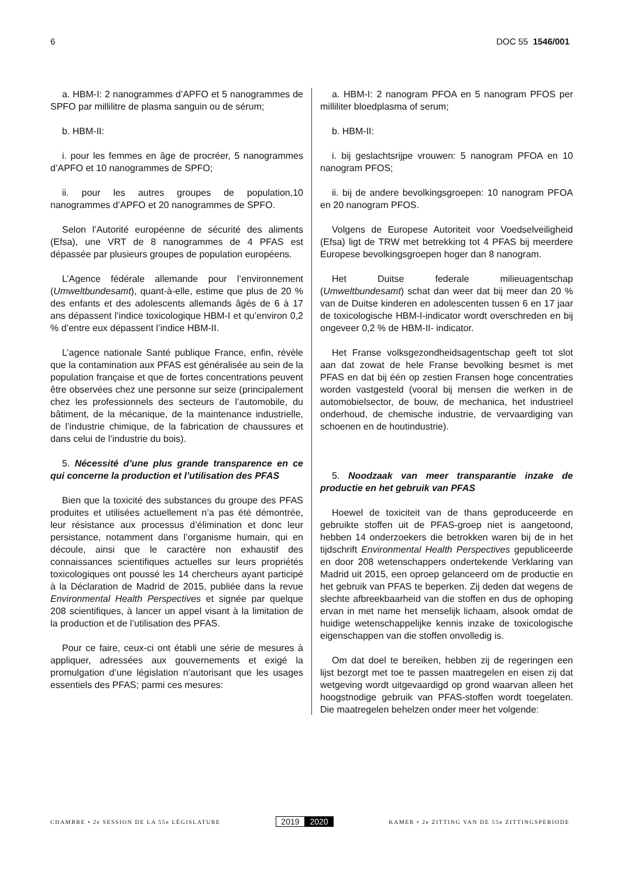6 DOC 55 1546/001
a. HBM-I: 2 nanogrammes d’APFO et 5 nanogrammes de SPFO par millilitre de plasma sanguin ou de sérum;
b. HBM-II:
i. pour les femmes en âge de procréer, 5 nanogrammes d’APFO et 10 nanogrammes de SPFO;
ii. pour les autres groupes de population,10 nanogrammes d’APFO et 20 nanogrammes de SPFO.
Selon l’Autorité européenne de sécurité des aliments (Efsa), une VRT de 8 nanogrammes de 4 PFAS est dépassée par plusieurs groupes de population européens.
L’Agence fédérale allemande pour l’environnement (Umweltbundesamt), quant-à-elle, estime que plus de 20 % des enfants et des adolescents allemands âgés de 6 à 17 ans dépassent l’indice toxicologique HBM-I et qu’environ 0,2 % d’entre eux dépassent l’indice HBM-II.
L’agence nationale Santé publique France, enfin, révèle que la contamination aux PFAS est généralisée au sein de la population française et que de fortes concentrations peuvent être observées chez une personne sur seize (principalement chez les professionnels des secteurs de l’automobile, du bâtiment, de la mécanique, de la maintenance industrielle, de l’industrie chimique, de la fabrication de chaussures et dans celui de l’industrie du bois).
5. Nécessité d’une plus grande transparence en ce qui concerne la production et l’utilisation des PFAS
Bien que la toxicité des substances du groupe des PFAS produites et utilisées actuellement n’a pas été démontrée, leur résistance aux processus d’élimination et donc leur persistance, notamment dans l’organisme humain, qui en découle, ainsi que le caractère non exhaustif des connaissances scientifiques actuelles sur leurs propriétés toxicologiques ont poussé les 14 chercheurs ayant participé à la Déclaration de Madrid de 2015, publiée dans la revue Environmental Health Perspectives et signée par quelque 208 scientifiques, à lancer un appel visant à la limitation de la production et de l’utilisation des PFAS.
Pour ce faire, ceux-ci ont établi une série de mesures à appliquer, adressées aux gouvernements et exigé la promulgation d’une législation n’autorisant que les usages essentiels des PFAS; parmi ces mesures:
a. HBM-I: 2 nanogram PFOA en 5 nanogram PFOS per milliliter bloedplasma of serum;
b. HBM-II:
i. bij geslachtsrijpe vrouwen: 5 nanogram PFOA en 10 nanogram PFOS;
ii. bij de andere bevolkingsgroepen: 10 nanogram PFOA en 20 nanogram PFOS.
Volgens de Europese Autoriteit voor Voedselveiligheid (Efsa) ligt de TRW met betrekking tot 4 PFAS bij meerdere Europese bevolkingsgroepen hoger dan 8 nanogram.
Het Duitse federale milieuagentschap (Umweltbundesamt) schat dan weer dat bij meer dan 20 % van de Duitse kinderen en adolescenten tussen 6 en 17 jaar de toxicologische HBM-I-indicator wordt overschreden en bij ongeveer 0,2 % de HBM-II- indicator.
Het Franse volksgezondheidsagentschap geeft tot slot aan dat zowat de hele Franse bevolking besmet is met PFAS en dat bij één op zestien Fransen hoge concentraties worden vastgesteld (vooral bij mensen die werken in de automobielsector, de bouw, de mechanica, het industrieel onderhoud, de chemische industrie, de vervaardiging van schoenen en de houtindustrie).
5. Noodzaak van meer transparantie inzake de productie en het gebruik van PFAS
Hoewel de toxiciteit van de thans geproduceerde en gebruikte stoffen uit de PFAS-groep niet is aangetoond, hebben 14 onderzoekers die betrokken waren bij de in het tijdschrift Environmental Health Perspectives gepubliceerde en door 208 wetenschappers ondertekende Verklaring van Madrid uit 2015, een oproep gelanceerd om de productie en het gebruik van PFAS te beperken. Zij deden dat wegens de slechte afbreekbaarheid van die stoffen en dus de ophoping ervan in met name het menselijk lichaam, alsook omdat de huidige wetenschappelijke kennis inzake de toxicologische eigenschappen van die stoffen onvolledig is.
Om dat doel te bereiken, hebben zij de regeringen een lijst bezorgt met toe te passen maatregelen en eisen zij dat wetgeving wordt uitgevaardigd op grond waarvan alleen het hoogstnodige gebruik van PFAS-stoffen wordt toegelaten. Die maatregelen behelzen onder meer het volgende:
CHAMBRE • 2e SESSION DE LA 55e LÉGISLATURE 2019 2020 KAMER • 2e ZITTING VAN DE 55e ZITTINGSPERIODE